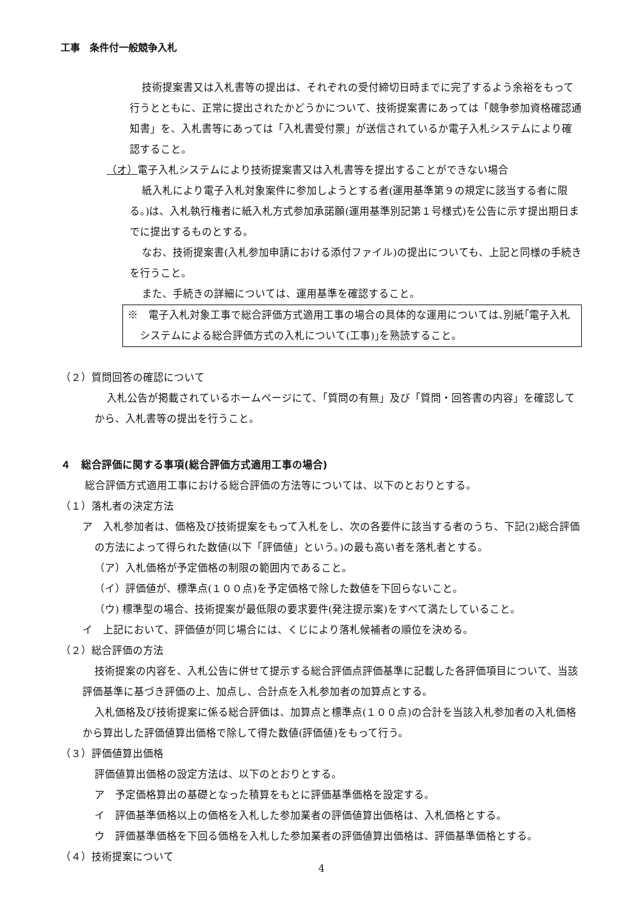工事　条件付一般競争入札
技術提案書又は入札書等の提出は、それぞれの受付締切日時までに完了するよう余裕をもって行うとともに、正常に提出されたかどうかについて、技術提案書にあっては「競争参加資格確認通知書」を、入札書等にあっては「入札書受付票」が送信されているか電子入札システムにより確認すること。
（オ）電子入札システムにより技術提案書又は入札書等を提出することができない場合
紙入札により電子入札対象案件に参加しようとする者(運用基準第９の規定に該当する者に限る。)は、入札執行権者に紙入札方式参加承諾願(運用基準別記第１号様式)を公告に示す提出期日までに提出するものとする。
なお、技術提案書(入札参加申請における添付ファイル)の提出についても、上記と同様の手続きを行うこと。
また、手続きの詳細については、運用基準を確認すること。
※　電子入札対象工事で総合評価方式適用工事の場合の具体的な運用については､別紙｢電子入札システムによる総合評価方式の入札について(工事)｣を熟読すること。
（２）質問回答の確認について
入札公告が掲載されているホームページにて、「質問の有無」及び「質問・回答書の内容」を確認してから、入札書等の提出を行うこと。
４　総合評価に関する事項(総合評価方式適用工事の場合)
総合評価方式適用工事における総合評価の方法等については、以下のとおりとする。
（１）落札者の決定方法
ア　入札参加者は、価格及び技術提案をもって入札をし、次の各要件に該当する者のうち、下記(2)総合評価の方法によって得られた数値(以下「評価値」という。)の最も高い者を落札者とする。
（ア）入札価格が予定価格の制限の範囲内であること。
（イ）評価値が、標準点(１００点)を予定価格で除した数値を下回らないこと。
（ウ) 標準型の場合、技術提案が最低限の要求要件(発注提示案)をすべて満たしていること。
イ　上記において、評価値が同じ場合には、くじにより落札候補者の順位を決める。
（２）総合評価の方法
技術提案の内容を、入札公告に併せて提示する総合評価点評価基準に記載した各評価項目について、当該評価基準に基づき評価の上、加点し、合計点を入札参加者の加算点とする。
入札価格及び技術提案に係る総合評価は、加算点と標準点(１００点)の合計を当該入札参加者の入札価格から算出した評価値算出価格で除して得た数値(評価値)をもって行う。
（３）評価値算出価格
評価値算出価格の設定方法は、以下のとおりとする。
ア　予定価格算出の基礎となった積算をもとに評価基準価格を設定する。
イ　評価基準価格以上の価格を入札した参加業者の評価値算出価格は、入札価格とする。
ウ　評価基準価格を下回る価格を入札した参加業者の評価値算出価格は、評価基準価格とする。
（４）技術提案について
4